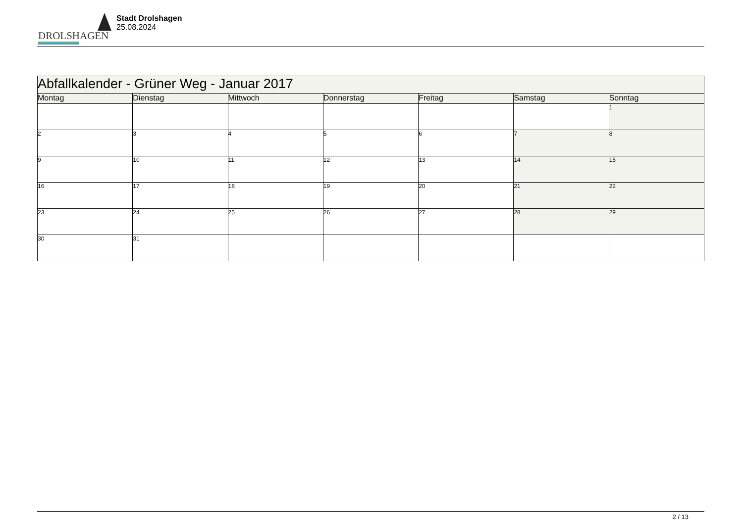DROLSHAGEN
Stadt Drolshagen
25.08.2024
| Abfallkalender - Grüner Weg - Januar 2017 | | | | | | |
| --- | --- | --- | --- | --- | --- | --- |
| Montag | Dienstag | Mittwoch | Donnerstag | Freitag | Samstag | Sonntag |
| | | | | | | 1 |
| 2 | 3 | 4 | 5 | 6 | 7 | 8 |
| 9 | 10 | 11 | 12 | 13 | 14 | 15 |
| 16 | 17 | 18 | 19 | 20 | 21 | 22 |
| 23 | 24 | 25 | 26 | 27 | 28 | 29 |
| 30 | 31 | | | | | |
2 / 13